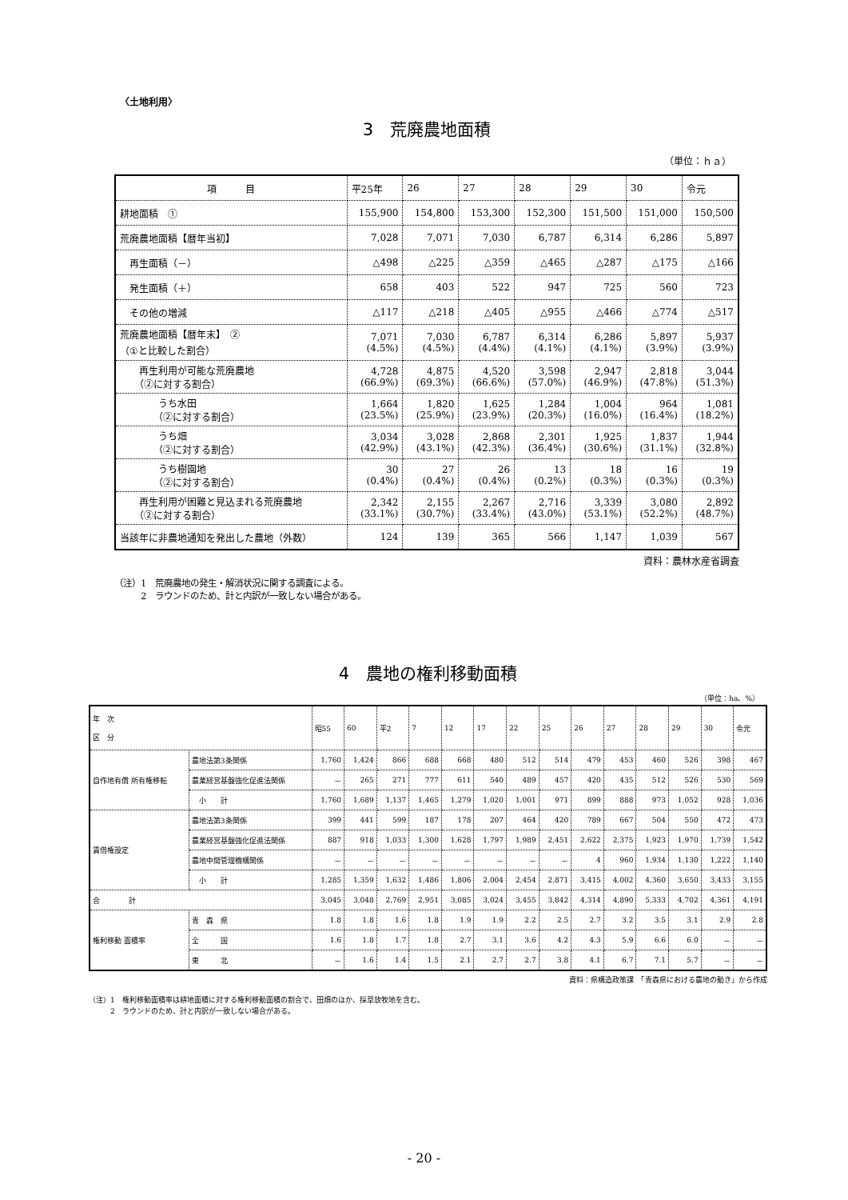〈土地利用〉
3　荒廃農地面積
（単位：ｈａ）
| 項 目 | 平25年 | 26 | 27 | 28 | 29 | 30 | 令元 |
| 耕地面積 ① | 155,900 | 154,800 | 153,300 | 152,300 | 151,500 | 151,000 | 150,500 |
| 荒廃農地面積【暦年当初】 | 7,028 | 7,071 | 7,030 | 6,787 | 6,314 | 6,286 | 5,897 |
| 再生面積（－） | △498 | △225 | △359 | △465 | △287 | △175 | △166 |
| 発生面積（＋） | 658 | 403 | 522 | 947 | 725 | 560 | 723 |
| その他の増減 | △117 | △218 | △405 | △955 | △466 | △774 | △517 |
| 荒廃農地面積【暦年末】 ② （①と比較した割合） | 7,071 (4.5%) | 7,030 (4.5%) | 6,787 (4.4%) | 6,314 (4.1%) | 6,286 (4.1%) | 5,897 (3.9%) | 5,937 (3.9%) |
| 再生利用が可能な荒廃農地 （②に対する割合） | 4,728 (66.9%) | 4,875 (69.3%) | 4,520 (66.6%) | 3,598 (57.0%) | 2,947 (46.9%) | 2,818 (47.8%) | 3,044 (51.3%) |
| うち水田 （②に対する割合） | 1,664 (23.5%) | 1,820 (25.9%) | 1,625 (23.9%) | 1,284 (20.3%) | 1,004 (16.0%) | 964 (16.4%) | 1,081 (18.2%) |
| うち畑 （②に対する割合） | 3,034 (42.9%) | 3,028 (43.1%) | 2,868 (42.3%) | 2,301 (36.4%) | 1,925 (30.6%) | 1,837 (31.1%) | 1,944 (32.8%) |
| うち樹園地 （②に対する割合） | 30 (0.4%) | 27 (0.4%) | 26 (0.4%) | 13 (0.2%) | 18 (0.3%) | 16 (0.3%) | 19 (0.3%) |
| 再生利用が困難と見込まれる荒廃農地 （②に対する割合） | 2,342 (33.1%) | 2,155 (30.7%) | 2,267 (33.4%) | 2,716 (43.0%) | 3,339 (53.1%) | 3,080 (52.2%) | 2,892 (48.7%) |
| 当該年に非農地通知を発出した農地（外数） | 124 | 139 | 365 | 566 | 1,147 | 1,039 | 567 |
資料：農林水産省調査
（注）1　荒廃農地の発生・解消状況に関する調査による。
　　　2　ラウンドのため、計と内訳が一致しない場合がある。
4　農地の権利移動面積
（単位：ha、%）
| 年 次 区 分 | | 昭55 | 60 | 平2 | 7 | 12 | 17 | 22 | 25 | 26 | 27 | 28 | 29 | 30 | 令元 |
| 自作地有償 所有権移転 | 農地法第3条関係 | 1,760 | 1,424 | 866 | 688 | 668 | 480 | 512 | 514 | 479 | 453 | 460 | 526 | 398 | 467 |
| | 農業経営基盤強化促進法関係 | － | 265 | 271 | 777 | 611 | 540 | 489 | 457 | 420 | 435 | 512 | 526 | 530 | 569 |
| | 小 計 | 1,760 | 1,689 | 1,137 | 1,465 | 1,279 | 1,020 | 1,001 | 971 | 899 | 888 | 973 | 1,052 | 928 | 1,036 |
| 賃借権設定 | 農地法第3条関係 | 399 | 441 | 599 | 187 | 178 | 207 | 464 | 420 | 789 | 667 | 504 | 550 | 472 | 473 |
| | 農業経営基盤強化促進法関係 | 887 | 918 | 1,033 | 1,300 | 1,628 | 1,797 | 1,989 | 2,451 | 2,622 | 2,375 | 1,923 | 1,970 | 1,739 | 1,542 |
| | 農地中間管理機構関係 | － | － | － | － | － | － | － | － | 4 | 960 | 1,934 | 1,130 | 1,222 | 1,140 |
| | 小 計 | 1,285 | 1,359 | 1,632 | 1,486 | 1,806 | 2,004 | 2,454 | 2,871 | 3,415 | 4,002 | 4,360 | 3,650 | 3,433 | 3,155 |
| 合 計 | | 3,045 | 3,048 | 2,769 | 2,951 | 3,085 | 3,024 | 3,455 | 3,842 | 4,314 | 4,890 | 5,333 | 4,702 | 4,361 | 4,191 |
| 権利移動 面積率 | 青 森 県 | 1.8 | 1.8 | 1.6 | 1.8 | 1.9 | 1.9 | 2.2 | 2.5 | 2.7 | 3.2 | 3.5 | 3.1 | 2.9 | 2.8 |
| | 全 国 | 1.6 | 1.8 | 1.7 | 1.8 | 2.7 | 3.1 | 3.6 | 4.2 | 4.3 | 5.9 | 6.6 | 6.0 | － | － |
| | 東 北 | － | 1.6 | 1.4 | 1.5 | 2.1 | 2.7 | 2.7 | 3.8 | 4.1 | 6.7 | 7.1 | 5.7 | － | － |
資料：県構造政策課　「青森県における農地の動き」から作成
（注）1　権利移動面積率は耕地面積に対する権利移動面積の割合で、田畑のほか、採草放牧地を含む。
　　　2　ラウンドのため、計と内訳が一致しない場合がある。
- 20 -